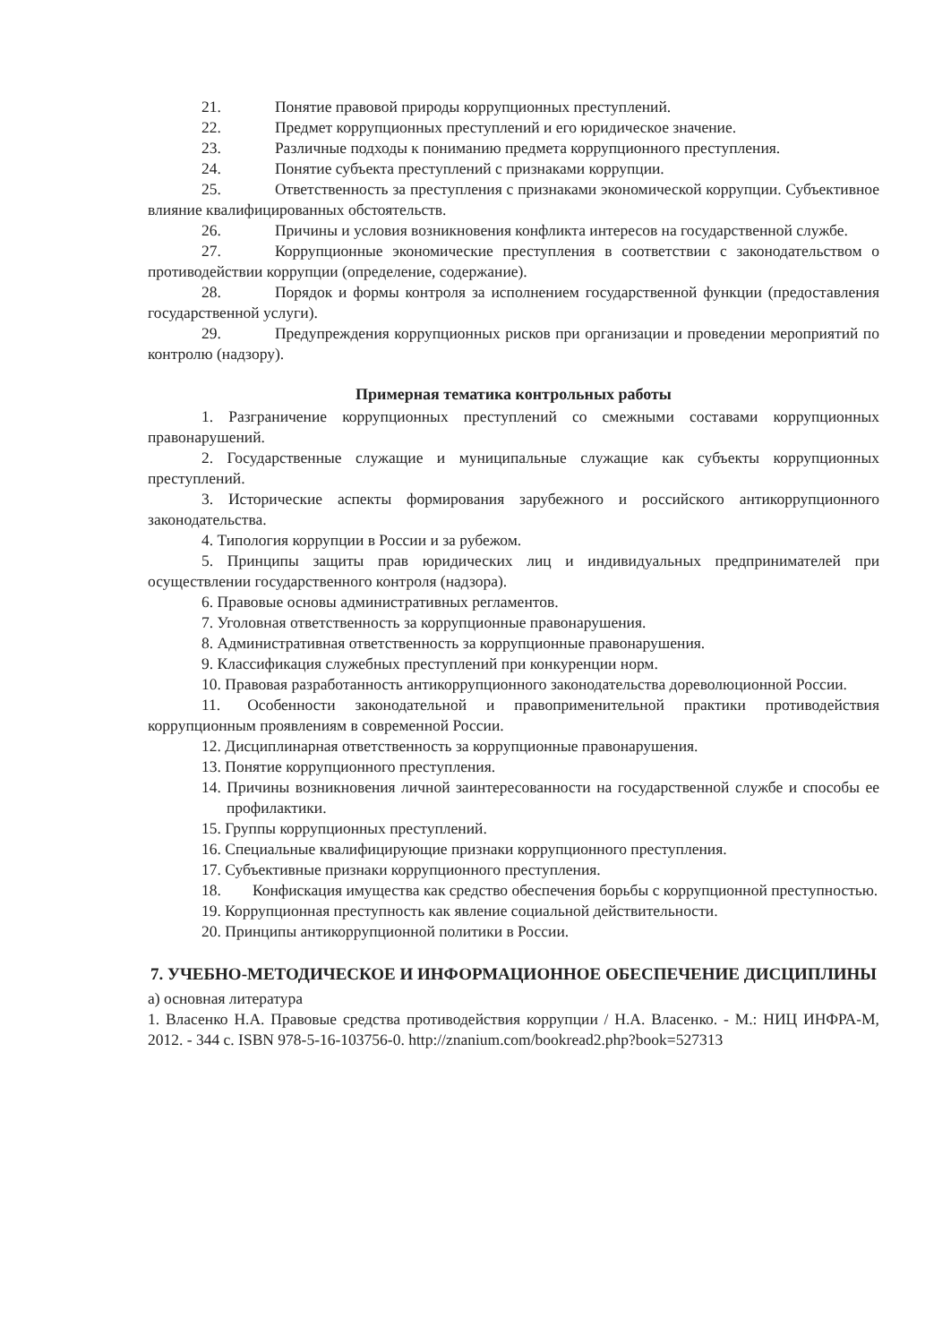21. Понятие правовой природы коррупционных преступлений.
22. Предмет коррупционных преступлений и его юридическое значение.
23. Различные подходы к пониманию предмета коррупционного преступления.
24. Понятие субъекта преступлений с признаками коррупции.
25. Ответственность за преступления с признаками экономической коррупции. Субъективное влияние квалифицированных обстоятельств.
26. Причины и условия возникновения конфликта интересов на государственной службе.
27. Коррупционные экономические преступления в соответствии с законодательством о противодействии коррупции (определение, содержание).
28. Порядок и формы контроля за исполнением государственной функции (предоставления государственной услуги).
29. Предупреждения коррупционных рисков при организации и проведении мероприятий по контролю (надзору).
Примерная тематика контрольных работы
1. Разграничение коррупционных преступлений со смежными составами коррупционных правонарушений.
2. Государственные служащие и муниципальные служащие как субъекты коррупционных преступлений.
3. Исторические аспекты формирования зарубежного и российского антикоррупционного законодательства.
4. Типология коррупции в России и за рубежом.
5. Принципы защиты прав юридических лиц и индивидуальных предпринимателей при осуществлении государственного контроля (надзора).
6. Правовые основы административных регламентов.
7. Уголовная ответственность за коррупционные правонарушения.
8. Административная ответственность за коррупционные правонарушения.
9. Классификация служебных преступлений при конкуренции норм.
10. Правовая разработанность антикоррупционного законодательства дореволюционной России.
11. Особенности законодательной и правоприменительной практики противодействия коррупционным проявлениям в современной России.
12. Дисциплинарная ответственность за коррупционные правонарушения.
13. Понятие коррупционного преступления.
14. Причины возникновения личной заинтересованности на государственной службе и способы ее профилактики.
15. Группы коррупционных преступлений.
16. Специальные квалифицирующие признаки коррупционного преступления.
17. Субъективные признаки коррупционного преступления.
18. Конфискация имущества как средство обеспечения борьбы с коррупционной преступностью.
19. Коррупционная преступность как явление социальной действительности.
20. Принципы антикоррупционной политики в России.
7. УЧЕБНО-МЕТОДИЧЕСКОЕ И ИНФОРМАЦИОННОЕ ОБЕСПЕЧЕНИЕ ДИСЦИПЛИНЫ
а) основная литература
1. Власенко Н.А. Правовые средства противодействия коррупции / Н.А. Власенко. - М.: НИЦ ИНФРА-М, 2012. - 344 с. ISBN 978-5-16-103756-0. http://znanium.com/bookread2.php?book=527313